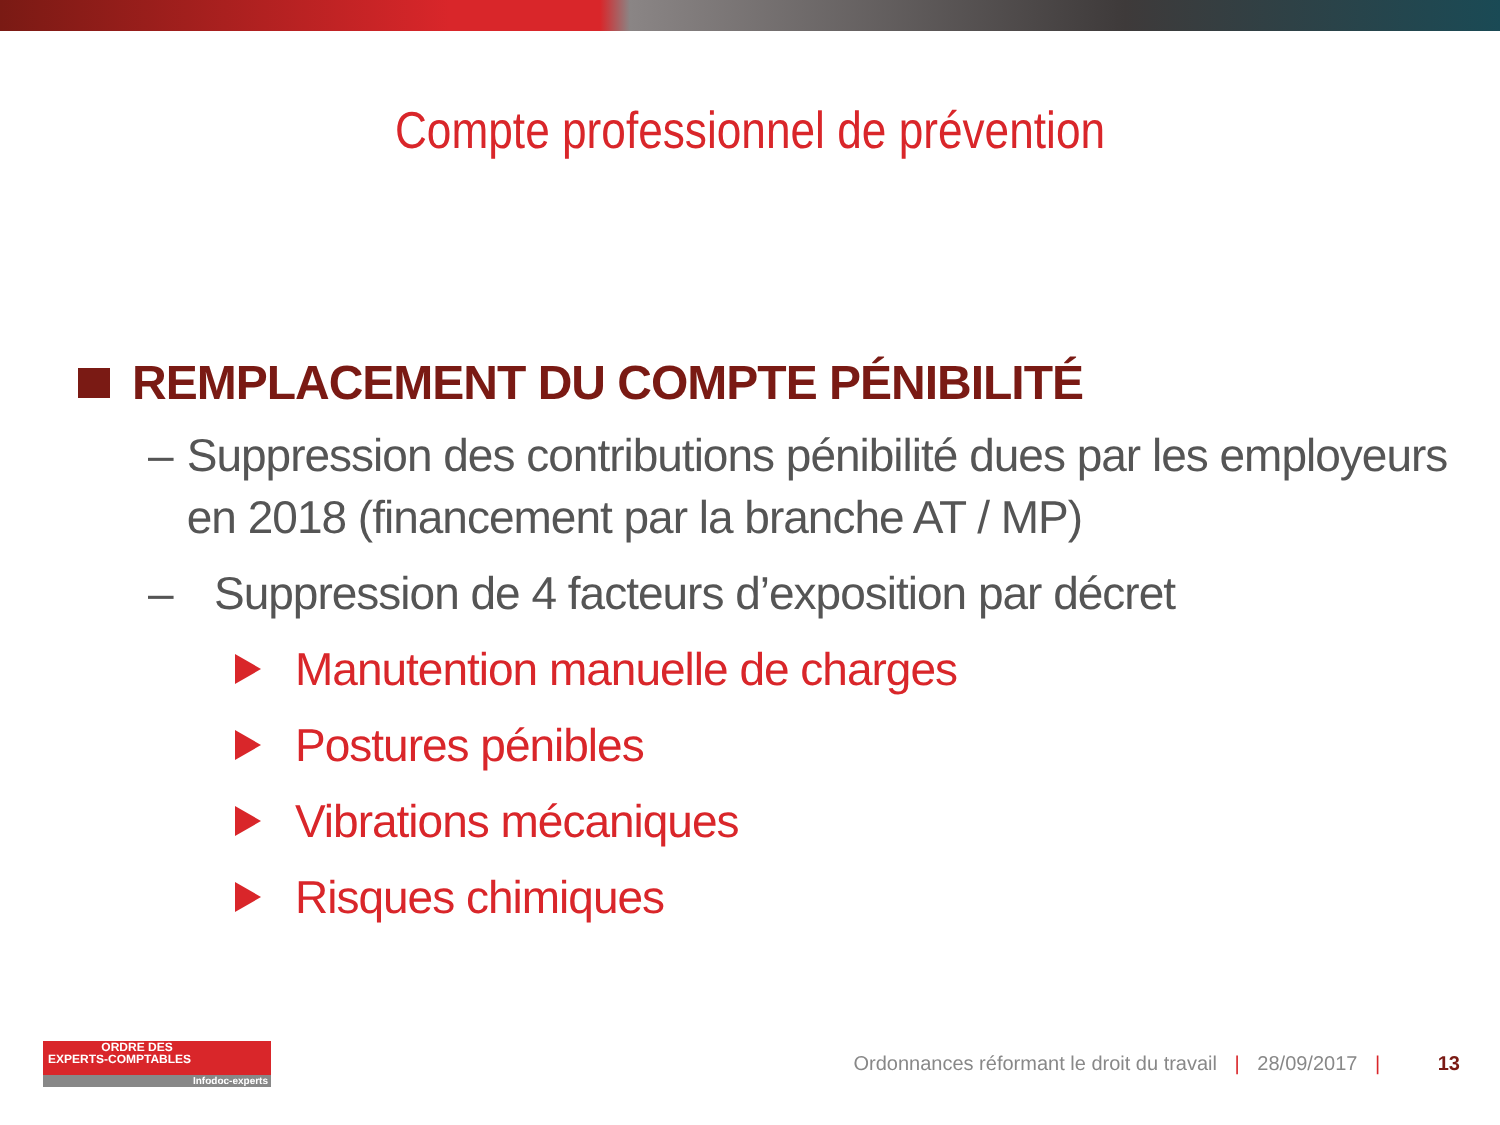Compte professionnel de prévention
REMPLACEMENT DU COMPTE PÉNIBILITÉ
– Suppression des contributions pénibilité dues par les employeurs en 2018 (financement par la branche AT / MP)
– Suppression de 4 facteurs d’exposition par décret
Manutention manuelle de charges
Postures pénibles
Vibrations mécaniques
Risques chimiques
ORDRE DES
EXPERTS-COMPTABLES
Infodoc-experts
Ordonnances réformant le droit du travail | 28/09/2017 | 13